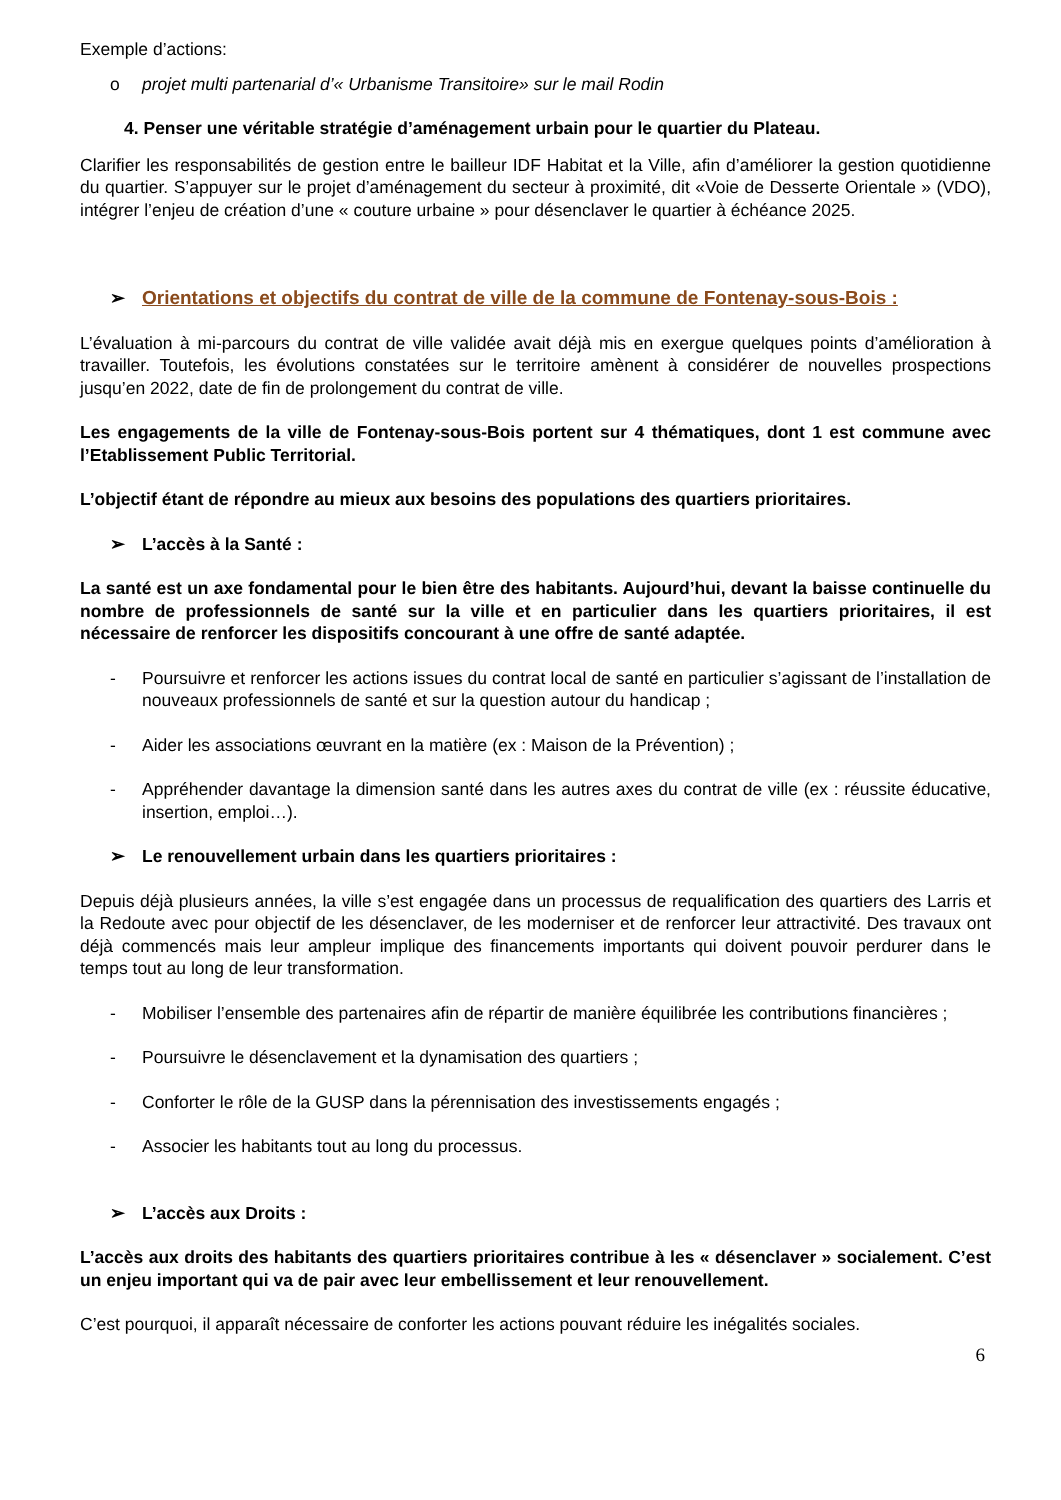Exemple d’actions:
o projet multi partenarial d’« Urbanisme Transitoire» sur le mail Rodin
4. Penser une véritable stratégie d’aménagement urbain pour le quartier du Plateau.
Clarifier les responsabilités de gestion entre le bailleur IDF Habitat et la Ville, afin d’améliorer la gestion quotidienne du quartier. S’appuyer sur le projet d’aménagement du secteur à proximité, dit «Voie de Desserte Orientale » (VDO), intégrer l’enjeu de création d’une « couture urbaine » pour désenclaver le quartier à échéance 2025.
➢ Orientations et objectifs du contrat de ville de la commune de Fontenay-sous-Bois :
L’évaluation à mi-parcours du contrat de ville validée avait déjà mis en exergue quelques points d’amélioration à travailler. Toutefois, les évolutions constatées sur le territoire amènent à considérer de nouvelles prospections jusqu’en 2022, date de fin de prolongement du contrat de ville.
Les engagements de la ville de Fontenay-sous-Bois portent sur 4 thématiques, dont 1 est commune avec l’Etablissement Public Territorial.
L’objectif étant de répondre au mieux aux besoins des populations des quartiers prioritaires.
➢ L’accès à la Santé :
La santé est un axe fondamental pour le bien être des habitants. Aujourd’hui, devant la baisse continuelle du nombre de professionnels de santé sur la ville et en particulier dans les quartiers prioritaires, il est nécessaire de renforcer les dispositifs concourant à une offre de santé adaptée.
- Poursuivre et renforcer les actions issues du contrat local de santé en particulier s’agissant de l’installation de nouveaux professionnels de santé et sur la question autour du handicap ;
- Aider les associations œuvrant en la matière (ex : Maison de la Prévention) ;
- Appréhender davantage la dimension santé dans les autres axes du contrat de ville (ex : réussite éducative, insertion, emploi…).
➢ Le renouvellement urbain dans les quartiers prioritaires :
Depuis déjà plusieurs années, la ville s’est engagée dans un processus de requalification des quartiers des Larris et la Redoute avec pour objectif de les désenclaver, de les moderniser et de renforcer leur attractivité. Des travaux ont déjà commencés mais leur ampleur implique des financements importants qui doivent pouvoir perdurer dans le temps tout au long de leur transformation.
- Mobiliser l’ensemble des partenaires afin de répartir de manière équilibrée les contributions financières ;
- Poursuivre le désenclavement et la dynamisation des quartiers ;
- Conforter le rôle de la GUSP dans la pérennisation des investissements engagés ;
- Associer les habitants tout au long du processus.
➢ L’accès aux Droits :
L’accès aux droits des habitants des quartiers prioritaires contribue à les « désenclaver » socialement. C’est un enjeu important qui va de pair avec leur embellissement et leur renouvellement.
C’est pourquoi, il apparaît nécessaire de conforter les actions pouvant réduire les inégalités sociales.
6